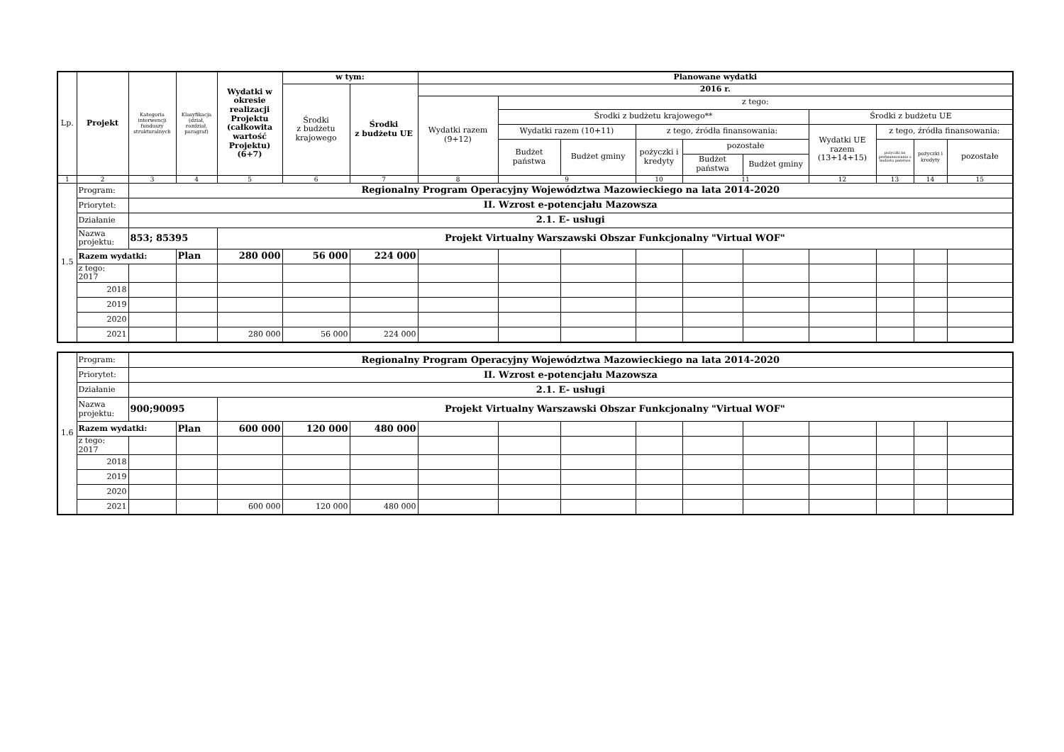| Lp. | Projekt | Kategoria interwencji funduszy strukturalnych | Klasyfikacja (dział, rozdział, paragraf) | Wydatki w okresie realizacji Projektu (całkowita wartość Projektu) (6+7) | w tym: | | Planowane wydatki | | | | | | | | | |
| --- | --- | --- | --- | --- | --- | --- | --- | --- | --- | --- | --- | --- | --- | --- | --- | --- |
| | | | | | Środki z budżetu krajowego | Środki z budżetu UE | 2016 r. | | | | | | | | | |
| | | | | | | | Wydatki razem (9+12) | z tego: | | | | | | | | |
| | | | | | | | | Środki z budżetu krajowego** | | | | | Środki z budżetu UE | | | |
| | | | | | | | | Wydatki razem (10+11) | | z tego, źródła finansowania: | | | Wydatki UE razem (13+14+15) | z tego, źródła finansowania: | | |
| | | | | | | | | Budżet państwa | Budżet gminy | pożyczki i kredyty | pozostałe | | | pożyczki na prefinansowanie z budżetu państwa | pożyczki i kredyty | pozostałe |
| | | | | | | | | | | | Budżet państwa | Budżet gminy | | | | |
| 1 | 2 | 3 | 4 | 5 | 6 | 7 | 8 | 9 | | 10 | 11 | | 12 | 13 | 14 | 15 |
| 1.5 | Program: | Regionalny Program Operacyjny Województwa Mazowieckiego na lata 2014-2020 | | | | | | | | | | | | | | |
| | Priorytet: | II. Wzrost e-potencjału Mazowsza | | | | | | | | | | | | | | |
| | Działanie | 2.1. E- usługi | | | | | | | | | | | | | | |
| | Nazwa projektu: | 853; 85395 | | Projekt Virtualny Warszawski Obszar Funkcjonalny "Virtual WOF" | | | | | | | | | | | | |
| | Razem wydatki: | | Plan | 280 000 | 56 000 | 224 000 | | | | | | | | | | |
| | z tego: 2017 | | | | | | | | | | | | | | | |
| | 2018 | | | | | | | | | | | | | | | |
| | 2019 | | | | | | | | | | | | | | | |
| | 2020 | | | | | | | | | | | | | | | |
| | 2021 | | | 280 000 | 56 000 | 224 000 | | | | | | | | | | |
| 1.6 | Program: | Regionalny Program Operacyjny Województwa Mazowieckiego na lata 2014-2020 | | | | | | | | | | | | | | |
| | Priorytet: | II. Wzrost e-potencjału Mazowsza | | | | | | | | | | | | | | |
| | Działanie | 2.1. E- usługi | | | | | | | | | | | | | | |
| | Nazwa projektu: | 900;90095 | | Projekt Virtualny Warszawski Obszar Funkcjonalny "Virtual WOF" | | | | | | | | | | | | |
| | Razem wydatki: | | Plan | 600 000 | 120 000 | 480 000 | | | | | | | | | | |
| | z tego: 2017 | | | | | | | | | | | | | | | |
| | 2018 | | | | | | | | | | | | | | | |
| | 2019 | | | | | | | | | | | | | | | |
| | 2020 | | | | | | | | | | | | | | | |
| | 2021 | | | 600 000 | 120 000 | 480 000 | | | | | | | | | | |